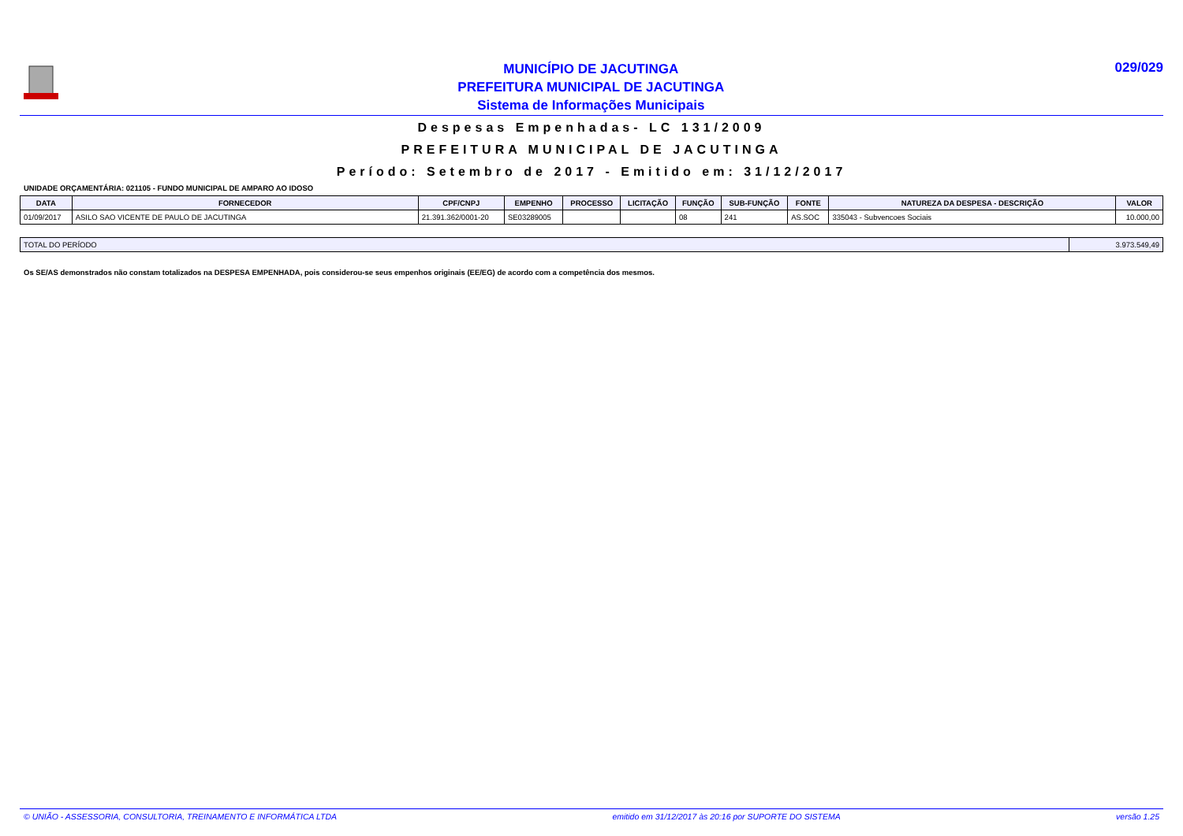MUNICÍPIO DE JACUTINGA
PREFEITURA MUNICIPAL DE JACUTINGA
Sistema de Informações Municipais
029/029
Despesas Empenhadas- LC 131/2009
PREFEITURA MUNICIPAL DE JACUTINGA
Período: Setembro de 2017 - Emitido em: 31/12/2017
UNIDADE ORÇAMENTÁRIA: 021105 - FUNDO MUNICIPAL DE AMPARO AO IDOSO
| DATA | FORNECEDOR | CPF/CNPJ | EMPENHO | PROCESSO | LICITAÇÃO | FUNÇÃO | SUB-FUNÇÃO | FONTE | NATUREZA DA DESPESA - DESCRIÇÃO | VALOR |
| --- | --- | --- | --- | --- | --- | --- | --- | --- | --- | --- |
| 01/09/2017 | ASILO SAO VICENTE DE PAULO DE JACUTINGA | 21.391.362/0001-20 | SE03289005 | | | 08 | 241 | AS.SOC | 335043 - Subvencoes Sociais | 10.000,00 |
| TOTAL DO PERÍODO | 3.973.549,49 |
Os SE/AS demonstrados não constam totalizados na DESPESA EMPENHADA, pois considerou-se seus empenhos originais (EE/EG) de acordo com a competência dos mesmos.
© UNIÃO - ASSESSORIA, CONSULTORIA, TREINAMENTO E INFORMÁTICA LTDA emitido em 31/12/2017 às 20:16 por SUPORTE DO SISTEMA versão 1.25